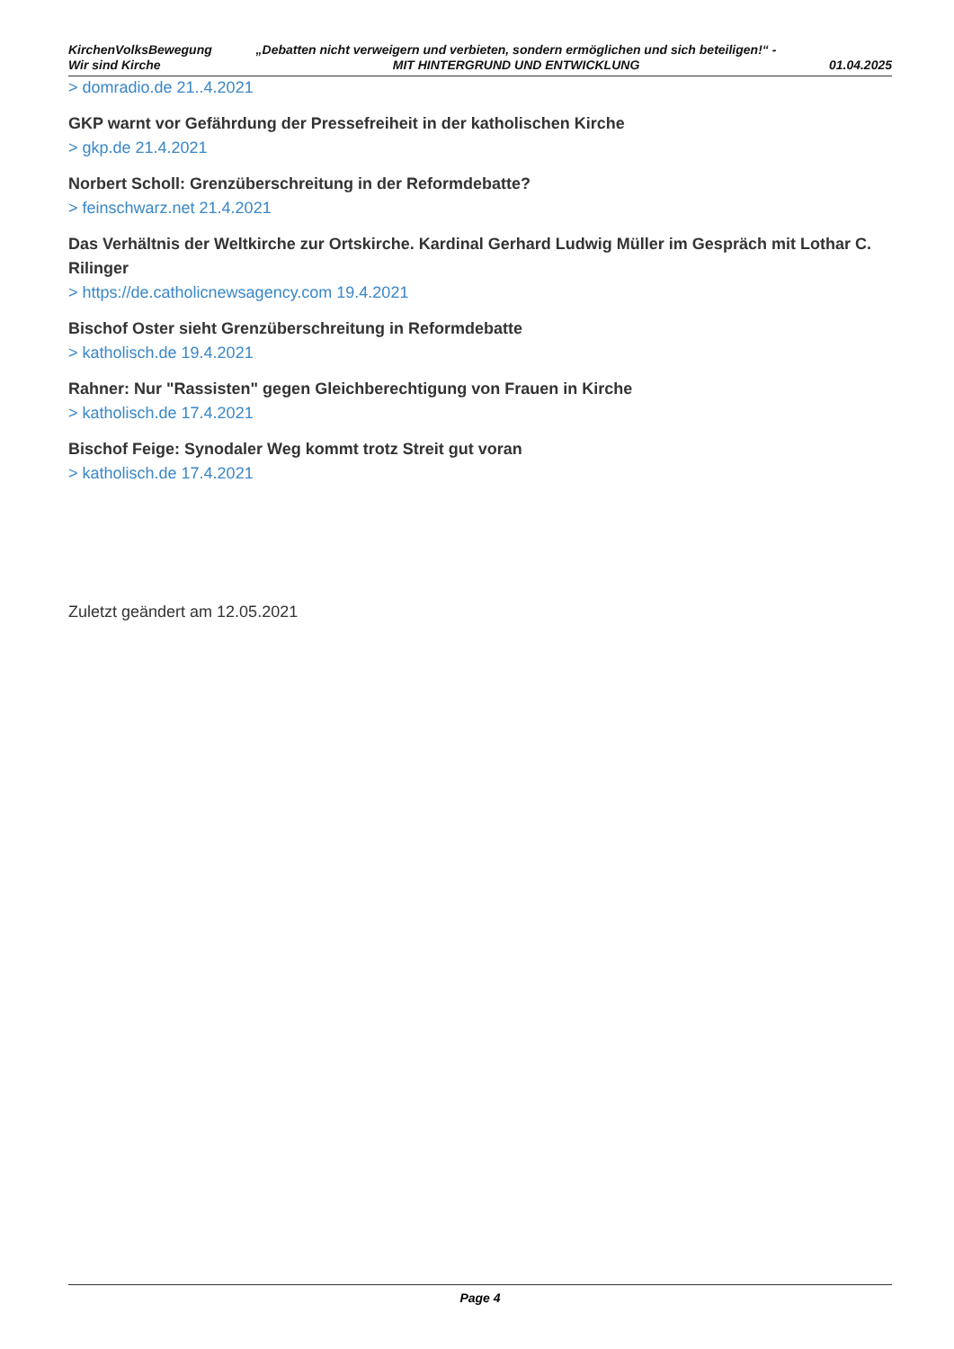KirchenVolksBewegung
Wir sind Kirche
„Debatten nicht verweigern und verbieten, sondern ermöglichen und sich beteiligen!“ - MIT HINTERGRUND UND ENTWICKLUNG
01.04.2025
> domradio.de 21..4.2021
GKP warnt vor Gefährdung der Pressefreiheit in der katholischen Kirche
> gkp.de 21.4.2021
Norbert Scholl: Grenzüberschreitung in der Reformdebatte?
> feinschwarz.net 21.4.2021
Das Verhältnis der Weltkirche zur Ortskirche. Kardinal Gerhard Ludwig Müller im Gespräch mit Lothar C. Rilinger
> https://de.catholicnewsagency.com 19.4.2021
Bischof Oster sieht Grenzüberschreitung in Reformdebatte
> katholisch.de 19.4.2021
Rahner: Nur "Rassisten" gegen Gleichberechtigung von Frauen in Kirche
> katholisch.de 17.4.2021
Bischof Feige: Synodaler Weg kommt trotz Streit gut voran
> katholisch.de 17.4.2021
Zuletzt geändert am 12.05.2021
Page 4